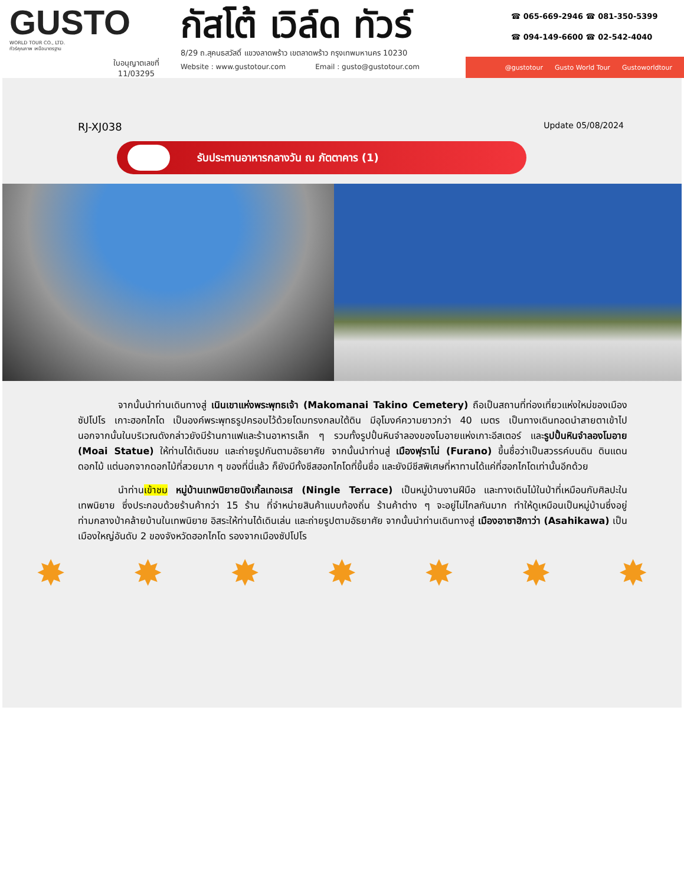GUSTO
WORLD TOUR CO., LTD.
ทัวร์คุณภาพ เหนือมาตรฐาน
ใบอนุญาตเลขที่
11/03295
กัสโต้ เวิล์ด ทัวร์
8/29 ถ.สุคนธสวัสดิ์ แขวงลาดพร้าว เขตลาดพร้าว กรุงเทพมหานคร 10230
Website : www.gustotour.com Email : gusto@gustotour.com
☎ 065-669-2946 ☎ 081-350-5399
☎ 094-149-6600 ☎ 02-542-4040
@gustotour Gusto World Tour Gustoworldtour
RJ-XJ038 Update 05/08/2024
รับประทานอาหารกลางวัน ณ ภัตตาคาร (1)
จากนั้นนำท่านเดินทางสู่ เนินเขาแห่งพระพุทธเจ้า (Makomanai Takino Cemetery) ถือเป็นสถานที่ท่องเที่ยวแห่งใหม่ของเมืองซัปโปโร เกาะฮอกไกโด เป็นองค์พระพุทธรูปครอบไว้ด้วยโดมทรงกลมใต้ดิน มีอุโมงค์ความยาวกว่า 40 เมตร เป็นทางเดินทอดนำสายตาเข้าไป นอกจากนั้นในบริเวณดังกล่าวยังมีร้านกาแฟและร้านอาหารเล็ก ๆ รวมทั้งรูปปั้นหินจำลองของโมอายแห่งเกาะอีสเตอร์ และรูปปั้นหินจำลองโมอาย (Moai Statue) ให้ท่านได้เดินชม และถ่ายรูปกันตามอัธยาศัย จากนั้นนำท่านสู่ เมืองฟุราโน่ (Furano) ขึ้นชื่อว่าเป็นสวรรค์บนดิน ดินแดนดอกไม้ แต่นอกจากดอกไม้ที่สวยมาก ๆ ของที่นี่แล้ว ก็ยังมีทั้งชีสฮอกไกโดที่ขึ้นชื่อ และยังมีชีสพิเศษที่หาทานได้แค่ที่ฮอกไกโดเท่านั้นอีกด้วย
นำท่านเข้าชม หมู่บ้านเทพนิยายนิงเกิ้ลเทอเรส (Ningle Terrace) เป็นหมู่บ้านงานฝีมือ และทางเดินไม้ในป่าที่เหมือนกับศิลปะในเทพนิยาย ซึ่งประกอบด้วยร้านค้ากว่า 15 ร้าน ที่จำหน่ายสินค้าแบบท้องถิ่น ร้านค้าต่าง ๆ จะอยู่ไม่ไกลกันมาก ทำให้ดูเหมือนเป็นหมู่บ้านซึ่งอยู่ท่ามกลางป่าคล้ายบ้านในเทพนิยาย อิสระให้ท่านได้เดินเล่น และถ่ายรูปตามอัธยาศัย จากนั้นนำท่านเดินทางสู่ เมืองอาซาฮิกาว่า (Asahikawa) เป็นเมืองใหญ่อันดับ 2 ของจังหวัดฮอกไกโด รองจากเมืองซัปโปโร
✸ ✸ ✸ ✸ ✸ ✸ ✸